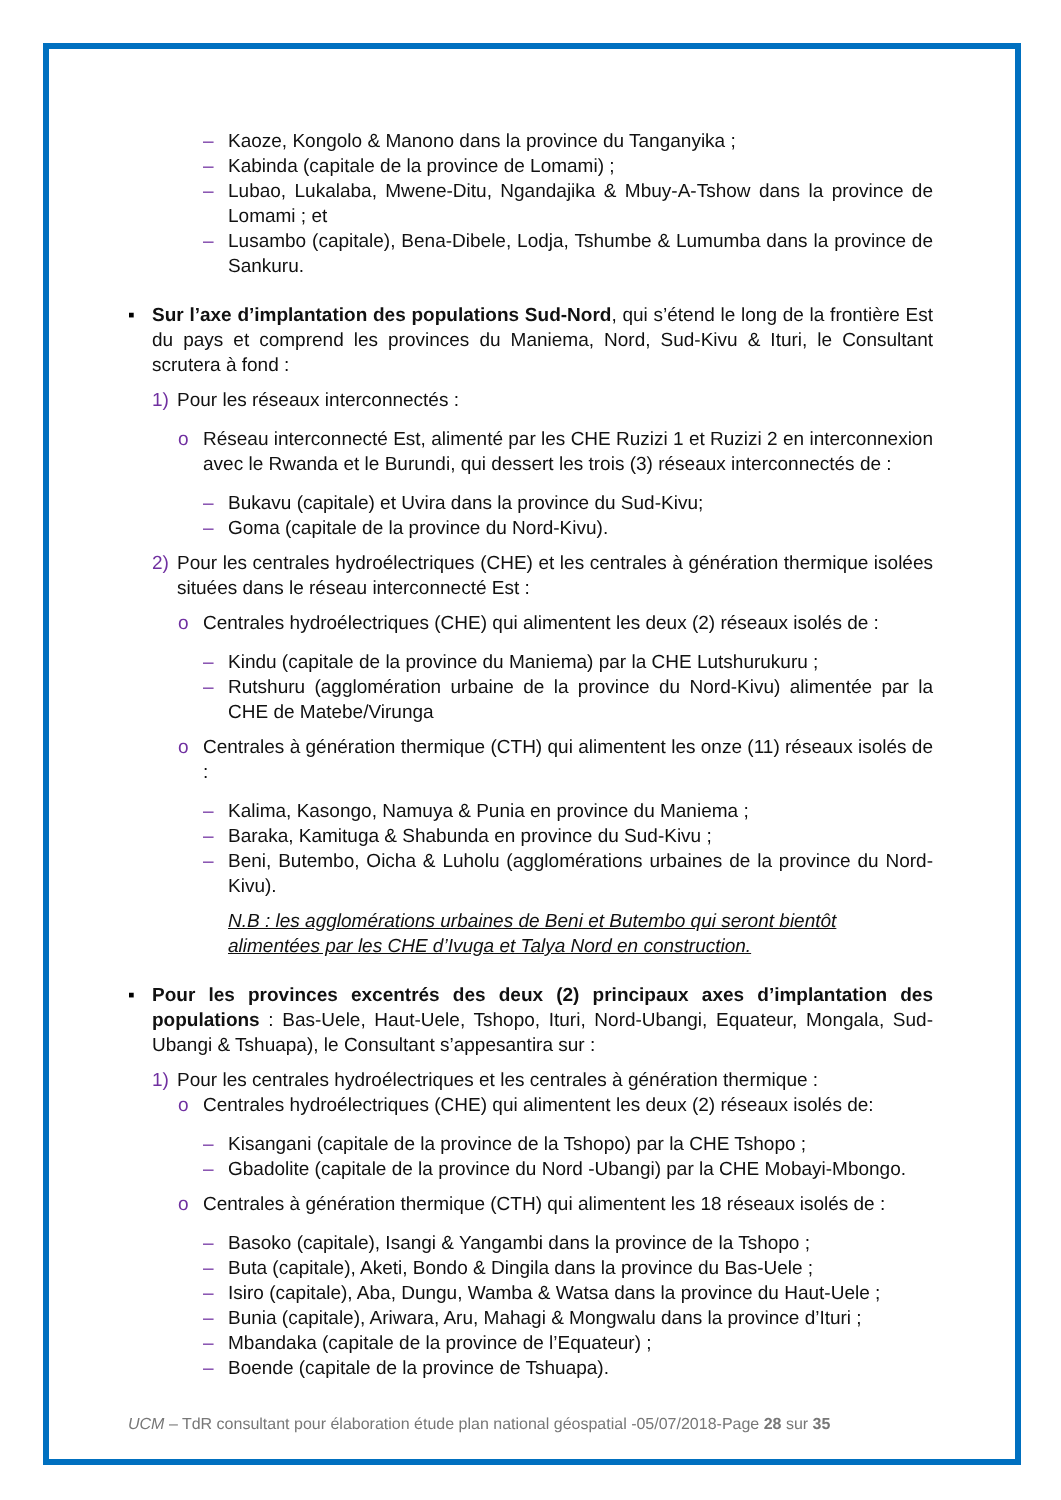– Kaoze, Kongolo & Manono dans la province du Tanganyika ;
– Kabinda (capitale de la province de Lomami) ;
– Lubao, Lukalaba, Mwene-Ditu, Ngandajika & Mbuy-A-Tshow dans la province de Lomami ; et
– Lusambo (capitale), Bena-Dibele, Lodja, Tshumbe & Lumumba dans la province de Sankuru.
▪ Sur l’axe d’implantation des populations Sud-Nord, qui s’étend le long de la frontière Est du pays et comprend les provinces du Maniema, Nord, Sud-Kivu & Ituri, le Consultant scrutera à fond :
1) Pour les réseaux interconnectés :
o Réseau interconnecté Est, alimenté par les CHE Ruzizi 1 et Ruzizi 2 en interconnexion avec le Rwanda et le Burundi, qui dessert les trois (3) réseaux interconnectés de :
– Bukavu (capitale) et Uvira dans la province du Sud-Kivu;
– Goma (capitale de la province du Nord-Kivu).
2) Pour les centrales hydroélectriques (CHE) et les centrales à génération thermique isolées situées dans le réseau interconnecté Est :
o Centrales hydroélectriques (CHE) qui alimentent les deux (2) réseaux isolés de :
– Kindu (capitale de la province du Maniema) par la CHE Lutshurukuru ;
– Rutshuru (agglomération urbaine de la province du Nord-Kivu) alimentée par la CHE de Matebe/Virunga
o Centrales à génération thermique (CTH) qui alimentent les onze (11) réseaux isolés de :
– Kalima, Kasongo, Namuya & Punia en province du Maniema ;
– Baraka, Kamituga & Shabunda en province du Sud-Kivu ;
– Beni, Butembo, Oicha & Luholu (agglomérations urbaines de la province du Nord-Kivu).
N.B : les agglomérations urbaines de Beni et Butembo qui seront bientôt alimentées par les CHE d’Ivuga et Talya Nord en construction.
▪ Pour les provinces excentrés des deux (2) principaux axes d’implantation des populations : Bas-Uele, Haut-Uele, Tshopo, Ituri, Nord-Ubangi, Equateur, Mongala, Sud-Ubangi & Tshuapa), le Consultant s’appesantira sur :
1) Pour les centrales hydroélectriques et les centrales à génération thermique :
o Centrales hydroélectriques (CHE) qui alimentent les deux (2) réseaux isolés de:
– Kisangani (capitale de la province de la Tshopo) par la CHE Tshopo ;
– Gbadolite (capitale de la province du Nord -Ubangi) par la CHE Mobayi-Mbongo.
o Centrales à génération thermique (CTH) qui alimentent les 18 réseaux isolés de :
– Basoko (capitale), Isangi & Yangambi dans la province de la Tshopo ;
– Buta (capitale), Aketi, Bondo & Dingila dans la province du Bas-Uele ;
– Isiro (capitale), Aba, Dungu, Wamba & Watsa dans la province du Haut-Uele ;
– Bunia (capitale), Ariwara, Aru, Mahagi & Mongwalu dans la province d’Ituri ;
– Mbandaka (capitale de la province de l’Equateur) ;
– Boende (capitale de la province de Tshuapa).
UCM – TdR consultant pour élaboration étude plan national géospatial -05/07/2018-Page 28 sur 35